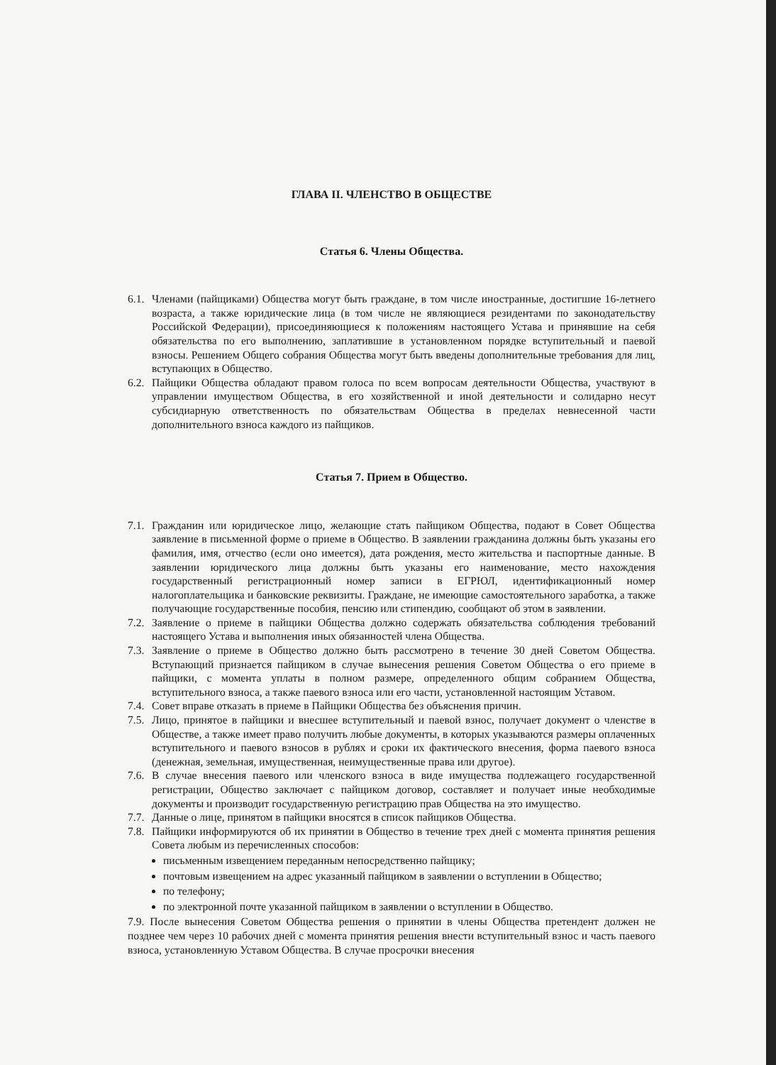ГЛАВА II. ЧЛЕНСТВО В ОБЩЕСТВЕ
Статья 6. Члены Общества.
6.1. Членами (пайщиками) Общества могут быть граждане, в том числе иностранные, достигшие 16-летнего возраста, а также юридические лица (в том числе не являющиеся резидентами по законодательству Российской Федерации), присоединяющиеся к положениям настоящего Устава и принявшие на себя обязательства по его выполнению, заплатившие в установленном порядке вступительный и паевой взносы. Решением Общего собрания Общества могут быть введены дополнительные требования для лиц, вступающих в Общество.
6.2. Пайщики Общества обладают правом голоса по всем вопросам деятельности Общества, участвуют в управлении имуществом Общества, в его хозяйственной и иной деятельности и солидарно несут субсидиарную ответственность по обязательствам Общества в пределах невнесенной части дополнительного взноса каждого из пайщиков.
Статья 7. Прием в Общество.
7.1. Гражданин или юридическое лицо, желающие стать пайщиком Общества, подают в Совет Общества заявление в письменной форме о приеме в Общество. В заявлении гражданина должны быть указаны его фамилия, имя, отчество (если оно имеется), дата рождения, место жительства и паспортные данные. В заявлении юридического лица должны быть указаны его наименование, место нахождения государственный регистрационный номер записи в ЕГРЮЛ, идентификационный номер налогоплательщика и банковские реквизиты. Граждане, не имеющие самостоятельного заработка, а также получающие государственные пособия, пенсию или стипендию, сообщают об этом в заявлении.
7.2. Заявление о приеме в пайщики Общества должно содержать обязательства соблюдения требований настоящего Устава и выполнения иных обязанностей члена Общества.
7.3. Заявление о приеме в Общество должно быть рассмотрено в течение 30 дней Советом Общества. Вступающий признается пайщиком в случае вынесения решения Советом Общества о его приеме в пайщики, с момента уплаты в полном размере, определенного общим собранием Общества, вступительного взноса, а также паевого взноса или его части, установленной настоящим Уставом.
7.4. Совет вправе отказать в приеме в Пайщики Общества без объяснения причин.
7.5. Лицо, принятое в пайщики и внесшее вступительный и паевой взнос, получает документ о членстве в Обществе, а также имеет право получить любые документы, в которых указываются размеры оплаченных вступительного и паевого взносов в рублях и сроки их фактического внесения, форма паевого взноса (денежная, земельная, имущественная, неимущественные права или другое).
7.6. В случае внесения паевого или членского взноса в виде имущества подлежащего государственной регистрации, Общество заключает с пайщиком договор, составляет и получает иные необходимые документы и производит государственную регистрацию прав Общества на это имущество.
7.7. Данные о лице, принятом в пайщики вносятся в список пайщиков Общества.
7.8. Пайщики информируются об их принятии в Общество в течение трех дней с момента принятия решения Совета любым из перечисленных способов:
письменным извещением переданным непосредственно пайщику;
почтовым извещением на адрес указанный пайщиком в заявлении о вступлении в Общество;
по телефону;
по электронной почте указанной пайщиком в заявлении о вступлении в Общество.
7.9. После вынесения Советом Общества решения о принятии в члены Общества претендент должен не позднее чем через 10 рабочих дней с момента принятия решения внести вступительный взнос и часть паевого взноса, установленную Уставом Общества. В случае просрочки внесения